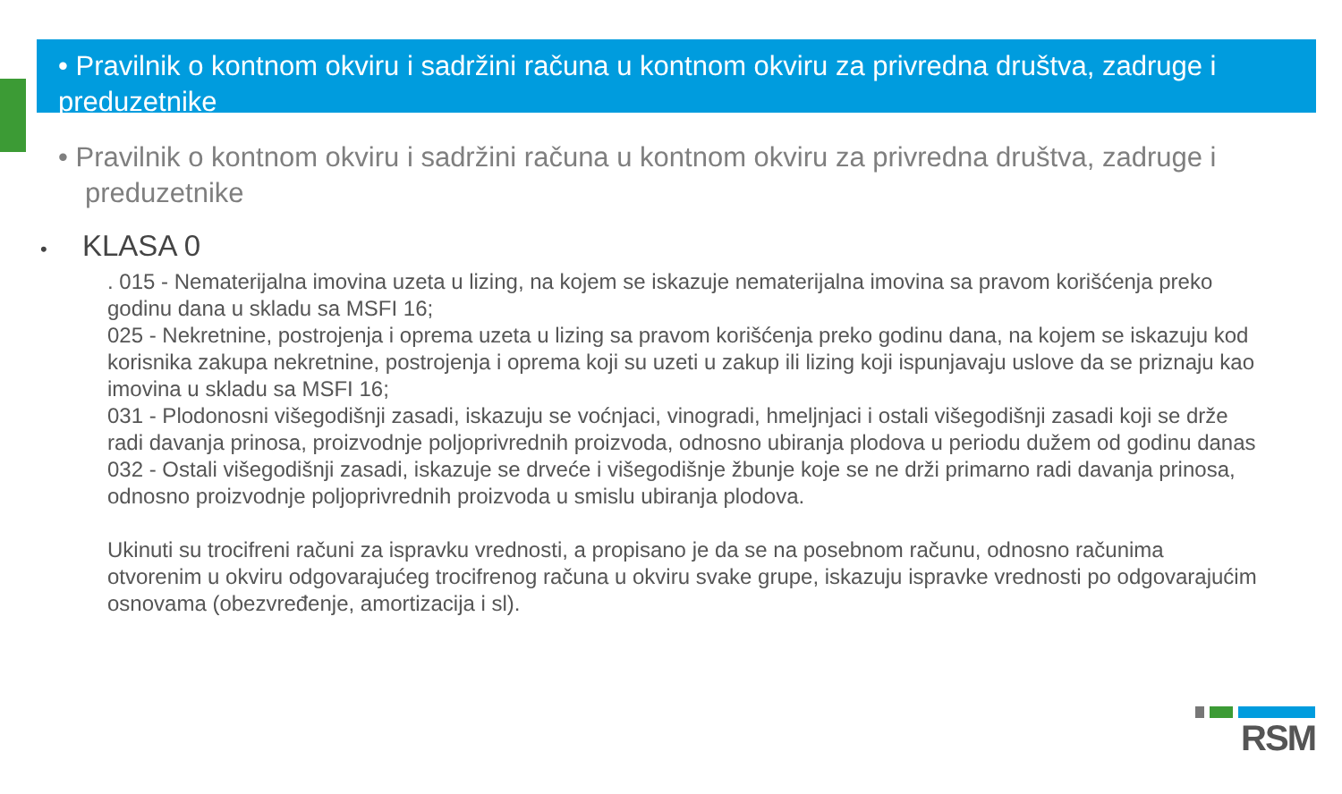• Pravilnik o kontnom okviru i sadržini računa u kontnom okviru za privredna društva, zadruge i preduzetnike
• Pravilnik o kontnom okviru i sadržini računa u kontnom okviru za privredna društva, zadruge i preduzetnike
• KLASA 0
. 015 - Nematerijalna imovina uzeta u lizing, na kojem se iskazuje nematerijalna imovina sa pravom korišćenja preko godinu dana u skladu sa MSFI 16;
025 - Nekretnine, postrojenja i oprema uzeta u lizing sa pravom korišćenja preko godinu dana, na kojem se iskazuju kod korisnika zakupa nekretnine, postrojenja i oprema koji su uzeti u zakup ili lizing koji ispunjavaju uslove da se priznaju kao imovina u skladu sa MSFI 16;
031 - Plodonosni višegodišnji zasadi, iskazuju se voćnjaci, vinogradi, hmeljnjaci i ostali višegodišnji zasadi koji se drže radi davanja prinosa, proizvodnje poljoprivrednih proizvoda, odnosno ubiranja plodova u periodu dužem od godinu danas
032 - Ostali višegodišnji zasadi, iskazuje se drveće i višegodišnje žbunje koje se ne drži primarno radi davanja prinosa, odnosno proizvodnje poljoprivrednih proizvoda u smislu ubiranja plodova.
Ukinuti su trocifreni računi za ispravku vrednosti, a propisano je da se na posebnom računu, odnosno računima otvorenim u okviru odgovarajućeg trocifrenog računa u okviru svake grupe, iskazuju ispravke vrednosti po odgovarajućim osnovama (obezvređenje, amortizacija i sl).
RSM